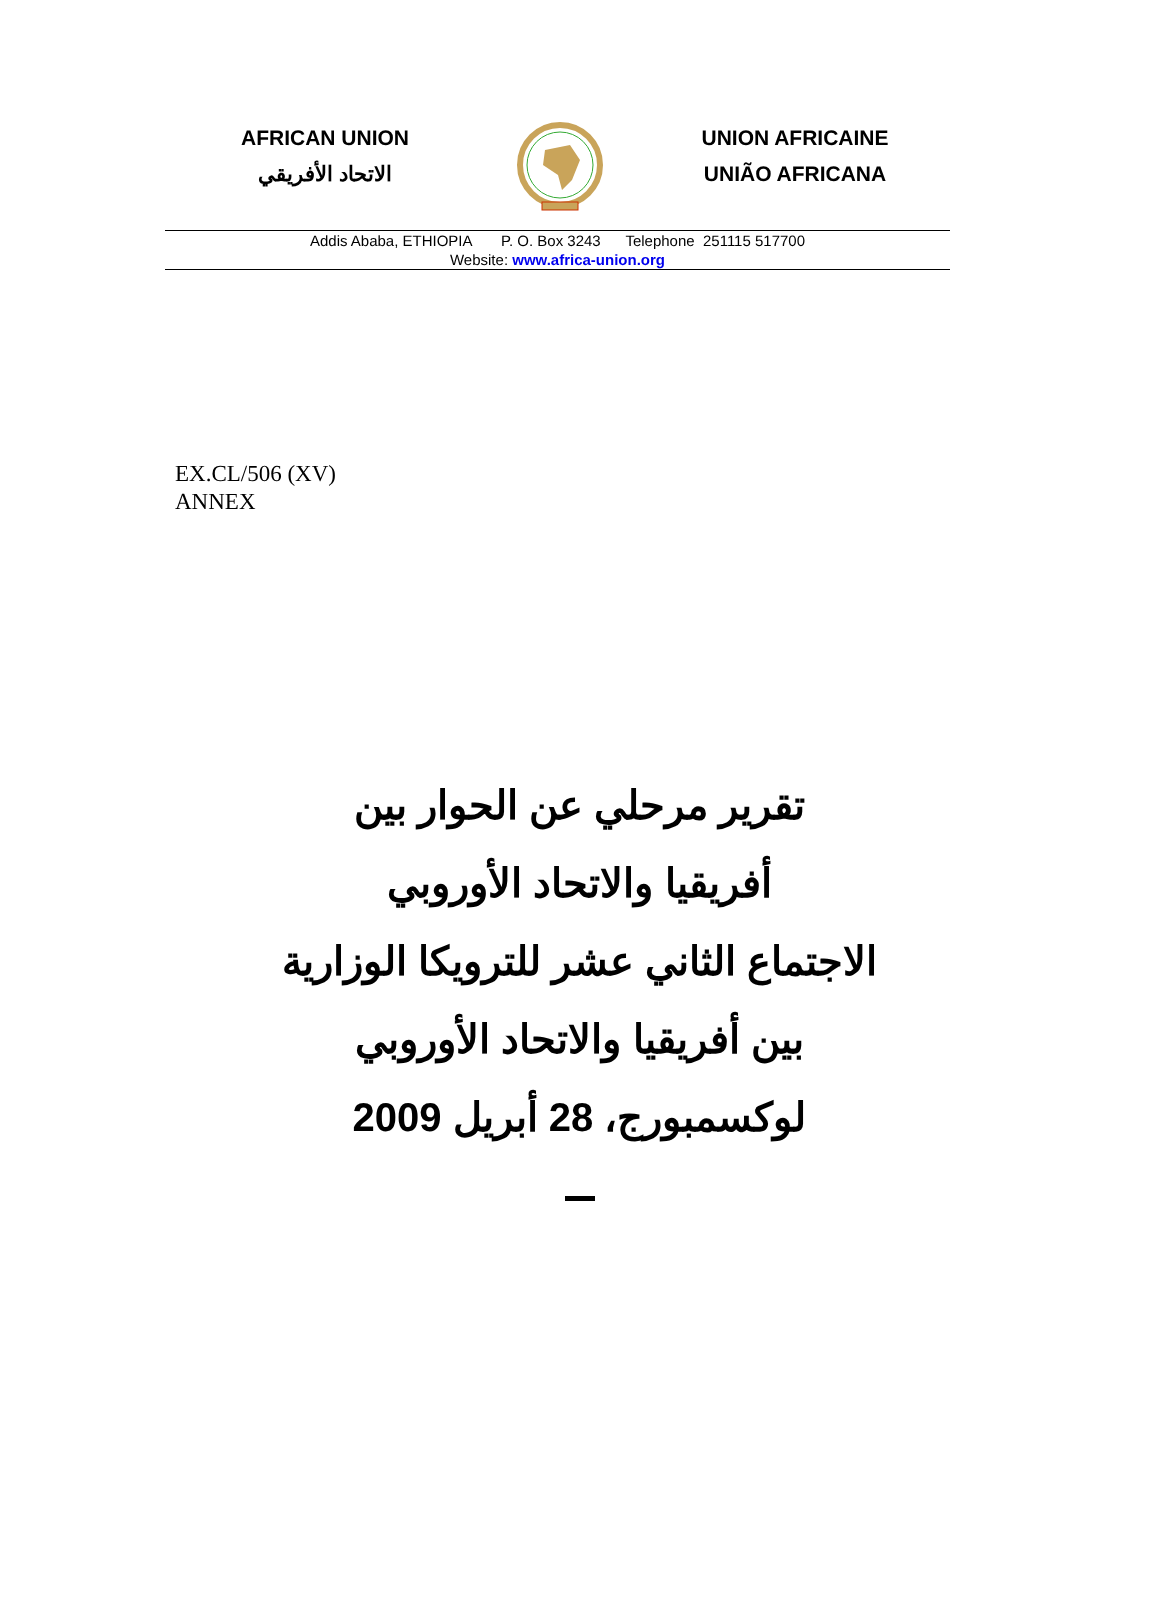AFRICAN UNION
الاتحاد الأفريقي
UNION AFRICAINE
UNIÃO AFRICANA
Addis Ababa, ETHIOPIA P. O. Box 3243 Telephone 251115 517700
Website: www.africa-union.org
EX.CL/506 (XV)
ANNEX
تقرير مرحلي عن الحوار بين
أفريقيا والاتحاد الأوروبي
الاجتماع الثاني عشر للترويكا الوزارية
بين أفريقيا والاتحاد الأوروبي
لوكسمبورج، 28 أبريل 2009